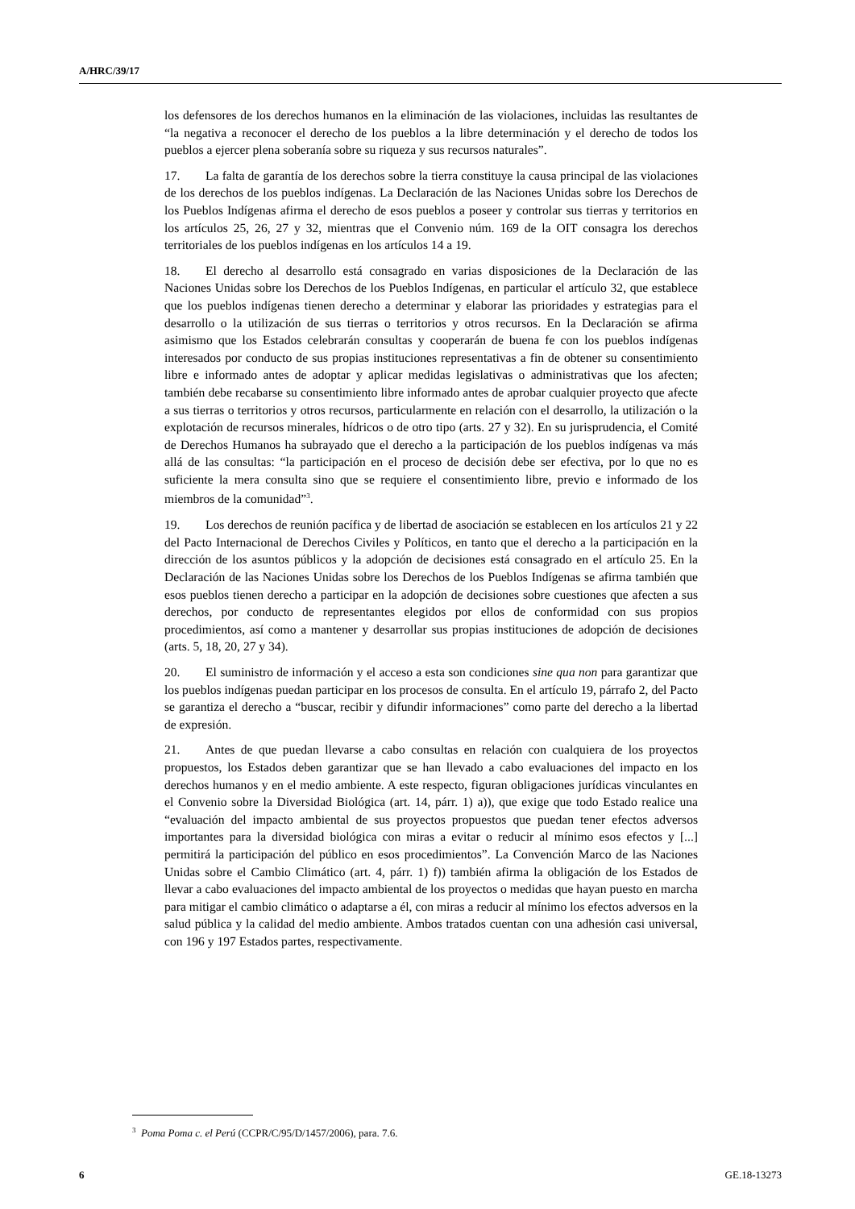A/HRC/39/17
los defensores de los derechos humanos en la eliminación de las violaciones, incluidas las resultantes de “la negativa a reconocer el derecho de los pueblos a la libre determinación y el derecho de todos los pueblos a ejercer plena soberanía sobre su riqueza y sus recursos naturales”.
17. La falta de garantía de los derechos sobre la tierra constituye la causa principal de las violaciones de los derechos de los pueblos indígenas. La Declaración de las Naciones Unidas sobre los Derechos de los Pueblos Indígenas afirma el derecho de esos pueblos a poseer y controlar sus tierras y territorios en los artículos 25, 26, 27 y 32, mientras que el Convenio núm. 169 de la OIT consagra los derechos territoriales de los pueblos indígenas en los artículos 14 a 19.
18. El derecho al desarrollo está consagrado en varias disposiciones de la Declaración de las Naciones Unidas sobre los Derechos de los Pueblos Indígenas, en particular el artículo 32, que establece que los pueblos indígenas tienen derecho a determinar y elaborar las prioridades y estrategias para el desarrollo o la utilización de sus tierras o territorios y otros recursos. En la Declaración se afirma asimismo que los Estados celebrarán consultas y cooperarán de buena fe con los pueblos indígenas interesados por conducto de sus propias instituciones representativas a fin de obtener su consentimiento libre e informado antes de adoptar y aplicar medidas legislativas o administrativas que los afecten; también debe recabarse su consentimiento libre informado antes de aprobar cualquier proyecto que afecte a sus tierras o territorios y otros recursos, particularmente en relación con el desarrollo, la utilización o la explotación de recursos minerales, hídricos o de otro tipo (arts. 27 y 32). En su jurisprudencia, el Comité de Derechos Humanos ha subrayado que el derecho a la participación de los pueblos indígenas va más allá de las consultas: “la participación en el proceso de decisión debe ser efectiva, por lo que no es suficiente la mera consulta sino que se requiere el consentimiento libre, previo e informado de los miembros de la comunidad”<sup>3</sup>.
19. Los derechos de reunión pacífica y de libertad de asociación se establecen en los artículos 21 y 22 del Pacto Internacional de Derechos Civiles y Políticos, en tanto que el derecho a la participación en la dirección de los asuntos públicos y la adopción de decisiones está consagrado en el artículo 25. En la Declaración de las Naciones Unidas sobre los Derechos de los Pueblos Indígenas se afirma también que esos pueblos tienen derecho a participar en la adopción de decisiones sobre cuestiones que afecten a sus derechos, por conducto de representantes elegidos por ellos de conformidad con sus propios procedimientos, así como a mantener y desarrollar sus propias instituciones de adopción de decisiones (arts. 5, 18, 20, 27 y 34).
20. El suministro de información y el acceso a esta son condiciones sine qua non para garantizar que los pueblos indígenas puedan participar en los procesos de consulta. En el artículo 19, párrafo 2, del Pacto se garantiza el derecho a “buscar, recibir y difundir informaciones” como parte del derecho a la libertad de expresión.
21. Antes de que puedan llevarse a cabo consultas en relación con cualquiera de los proyectos propuestos, los Estados deben garantizar que se han llevado a cabo evaluaciones del impacto en los derechos humanos y en el medio ambiente. A este respecto, figuran obligaciones jurídicas vinculantes en el Convenio sobre la Diversidad Biológica (art. 14, párr. 1) a)), que exige que todo Estado realice una “evaluación del impacto ambiental de sus proyectos propuestos que puedan tener efectos adversos importantes para la diversidad biológica con miras a evitar o reducir al mínimo esos efectos y [...] permitirá la participación del público en esos procedimientos”. La Convención Marco de las Naciones Unidas sobre el Cambio Climático (art. 4, párr. 1) f)) también afirma la obligación de los Estados de llevar a cabo evaluaciones del impacto ambiental de los proyectos o medidas que hayan puesto en marcha para mitigar el cambio climático o adaptarse a él, con miras a reducir al mínimo los efectos adversos en la salud pública y la calidad del medio ambiente. Ambos tratados cuentan con una adhesión casi universal, con 196 y 197 Estados partes, respectivamente.
<sup>3</sup> Poma Poma c. el Perú (CCPR/C/95/D/1457/2006), para. 7.6.
6 GE.18-13273